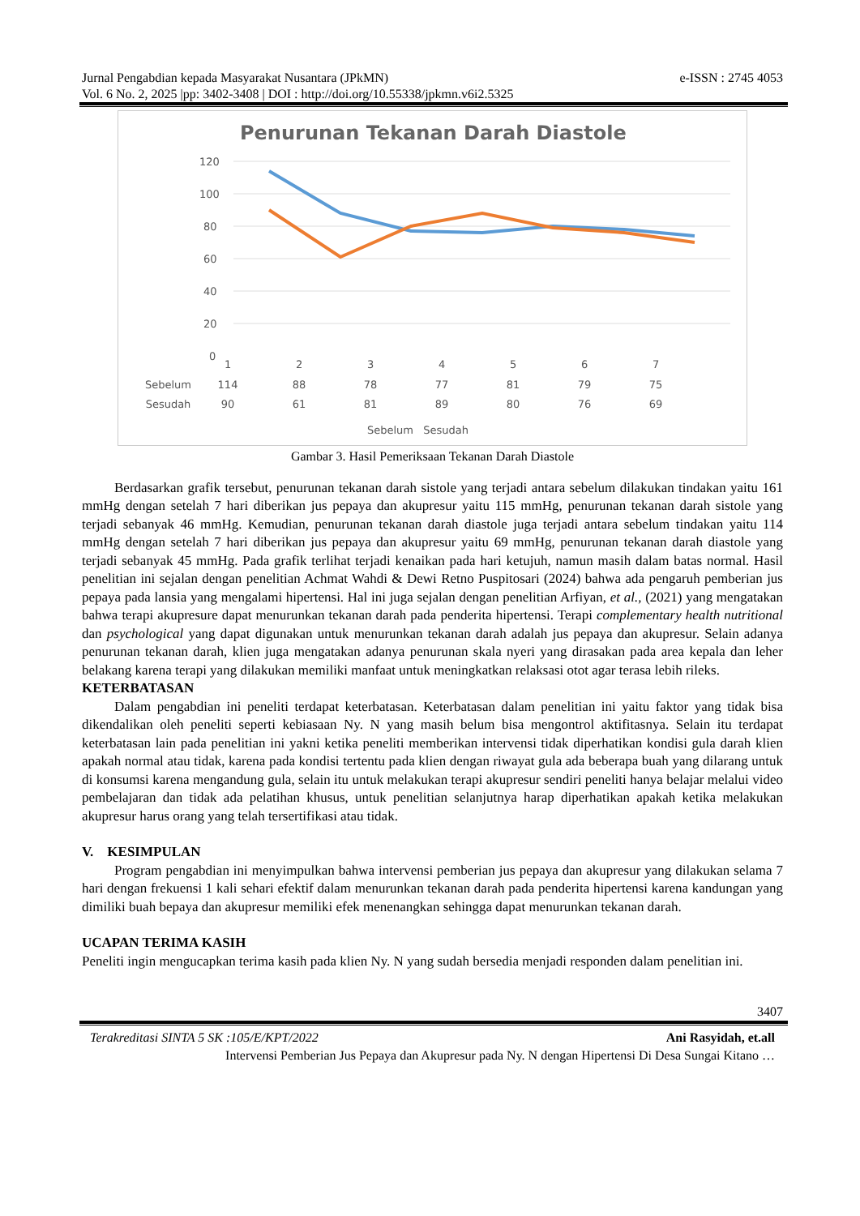Jurnal Pengabdian kepada Masyarakat Nusantara (JPkMN) e-ISSN : 2745 4053
Vol. 6 No. 2, 2025 |pp: 3402-3408 | DOI : http://doi.org/10.55338/jpkmn.v6i2.5325
Penurunan Tekanan Darah Diastole
120
100
80
60
40
20
0
Gambar 3. Hasil Pemeriksaan Tekanan Darah Diastole
| | 1 | 2 | 3 | 4 | 5 | 6 | 7 |
| --- | --- | --- | --- | --- | --- | --- | --- |
| Sebelum | 114 | 88 | 78 | 77 | 81 | 79 | 75 |
| Sesudah | 90 | 61 | 81 | 89 | 80 | 76 | 69 |
| Sebelum Sesudah | | | | | | | |
Berdasarkan grafik tersebut, penurunan tekanan darah sistole yang terjadi antara sebelum dilakukan tindakan yaitu 161 mmHg dengan setelah 7 hari diberikan jus pepaya dan akupresur yaitu 115 mmHg, penurunan tekanan darah sistole yang terjadi sebanyak 46 mmHg. Kemudian, penurunan tekanan darah diastole juga terjadi antara sebelum tindakan yaitu 114 mmHg dengan setelah 7 hari diberikan jus pepaya dan akupresur yaitu 69 mmHg, penurunan tekanan darah diastole yang terjadi sebanyak 45 mmHg. Pada grafik terlihat terjadi kenaikan pada hari ketujuh, namun masih dalam batas normal. Hasil penelitian ini sejalan dengan penelitian Achmat Wahdi & Dewi Retno Puspitosari (2024) bahwa ada pengaruh pemberian jus pepaya pada lansia yang mengalami hipertensi. Hal ini juga sejalan dengan penelitian Arfiyan, et al., (2021) yang mengatakan bahwa terapi akupresure dapat menurunkan tekanan darah pada penderita hipertensi. Terapi complementary health nutritional dan psychological yang dapat digunakan untuk menurunkan tekanan darah adalah jus pepaya dan akupresur. Selain adanya penurunan tekanan darah, klien juga mengatakan adanya penurunan skala nyeri yang dirasakan pada area kepala dan leher belakang karena terapi yang dilakukan memiliki manfaat untuk meningkatkan relaksasi otot agar terasa lebih rileks.
KETERBATASAN
Dalam pengabdian ini peneliti terdapat keterbatasan. Keterbatasan dalam penelitian ini yaitu faktor yang tidak bisa dikendalikan oleh peneliti seperti kebiasaan Ny. N yang masih belum bisa mengontrol aktifitasnya. Selain itu terdapat keterbatasan lain pada penelitian ini yakni ketika peneliti memberikan intervensi tidak diperhatikan kondisi gula darah klien apakah normal atau tidak, karena pada kondisi tertentu pada klien dengan riwayat gula ada beberapa buah yang dilarang untuk di konsumsi karena mengandung gula, selain itu untuk melakukan terapi akupresur sendiri peneliti hanya belajar melalui video pembelajaran dan tidak ada pelatihan khusus, untuk penelitian selanjutnya harap diperhatikan apakah ketika melakukan akupresur harus orang yang telah tersertifikasi atau tidak.
V. KESIMPULAN
Program pengabdian ini menyimpulkan bahwa intervensi pemberian jus pepaya dan akupresur yang dilakukan selama 7 hari dengan frekuensi 1 kali sehari efektif dalam menurunkan tekanan darah pada penderita hipertensi karena kandungan yang dimiliki buah bepaya dan akupresur memiliki efek menenangkan sehingga dapat menurunkan tekanan darah.
UCAPAN TERIMA KASIH
Peneliti ingin mengucapkan terima kasih pada klien Ny. N yang sudah bersedia menjadi responden dalam penelitian ini.
3407
Terakreditasi SINTA 5 SK :105/E/KPT/2022 Ani Rasyidah, et.all
Intervensi Pemberian Jus Pepaya dan Akupresur pada Ny. N dengan Hipertensi Di Desa Sungai Kitano …